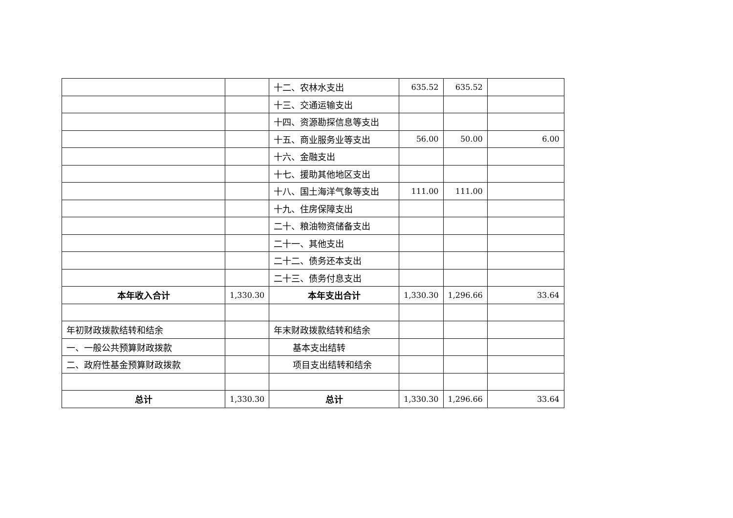| | | 十二、农林水支出 | 635.52 | 635.52 | |
| | | 十三、交通运输支出 | | | |
| | | 十四、资源勘探信息等支出 | | | |
| | | 十五、商业服务业等支出 | 56.00 | 50.00 | 6.00 |
| | | 十六、金融支出 | | | |
| | | 十七、援助其他地区支出 | | | |
| | | 十八、国土海洋气象等支出 | 111.00 | 111.00 | |
| | | 十九、住房保障支出 | | | |
| | | 二十、粮油物资储备支出 | | | |
| | | 二十一、其他支出 | | | |
| | | 二十二、债务还本支出 | | | |
| | | 二十三、债务付息支出 | | | |
| 本年收入合计 | 1,330.30 | 本年支出合计 | 1,330.30 | 1,296.66 | 33.64 |
| 年初财政拨款结转和结余 | | 年末财政拨款结转和结余 | | | |
| 一、一般公共预算财政拨款 | | 基本支出结转 | | | |
| 二、政府性基金预算财政拨款 | | 项目支出结转和结余 | | | |
| 总计 | 1,330.30 | 总计 | 1,330.30 | 1,296.66 | 33.64 |